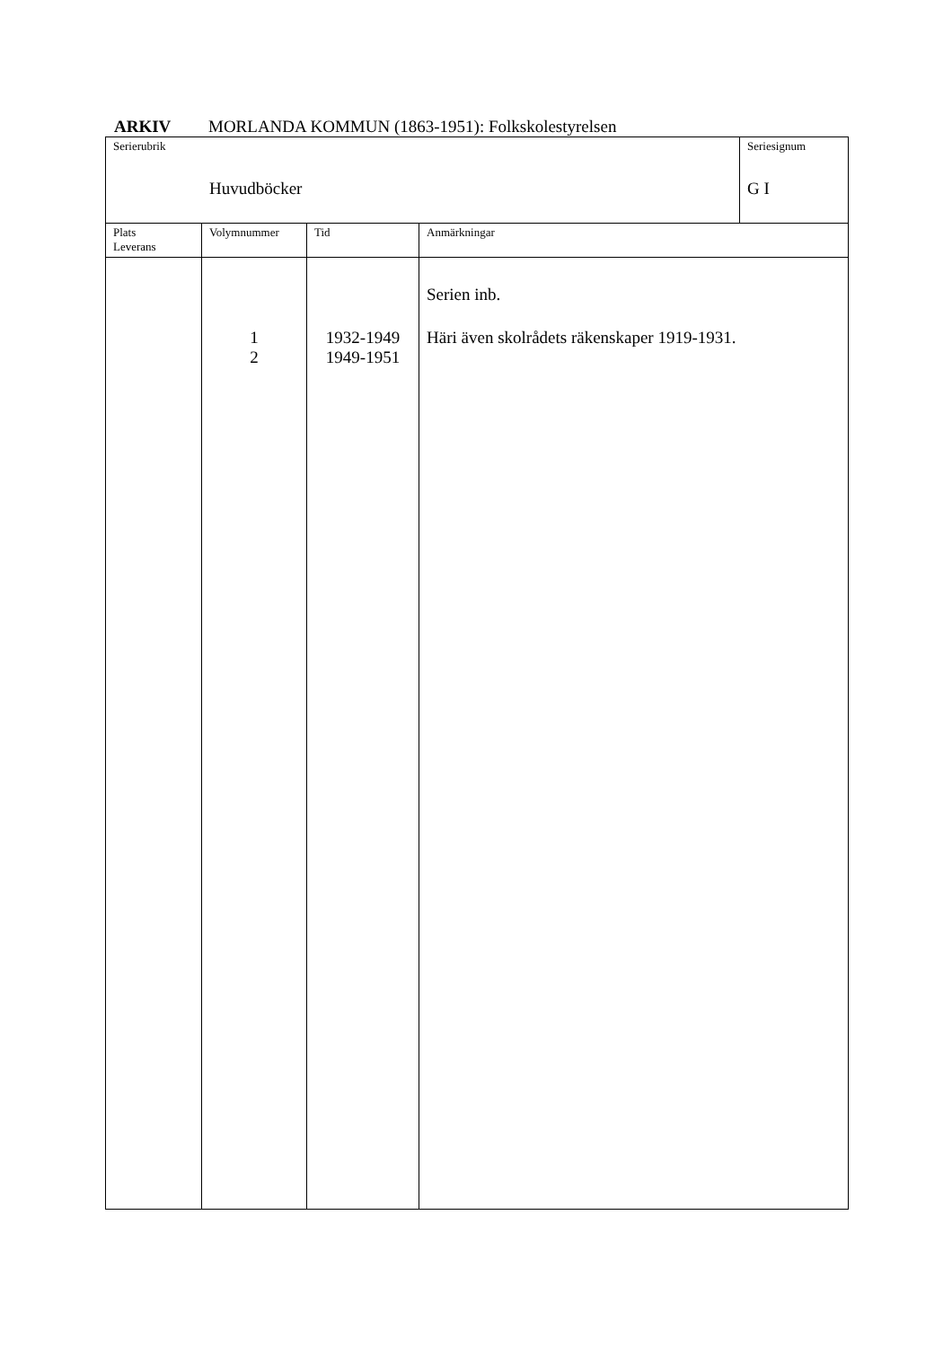ARKIV MORLANDA KOMMUN (1863-1951): Folkskolestyrelsen
| Serierubrik Huvudböcker | | | | Seriesignum G I |
| Plats Leverans | Volymnummer | Tid | Anmärkningar | |
| | 1 2 | 1932-1949 1949-1951 | Serien inb. Häri även skolrådets räkenskaper 1919-1931. | |